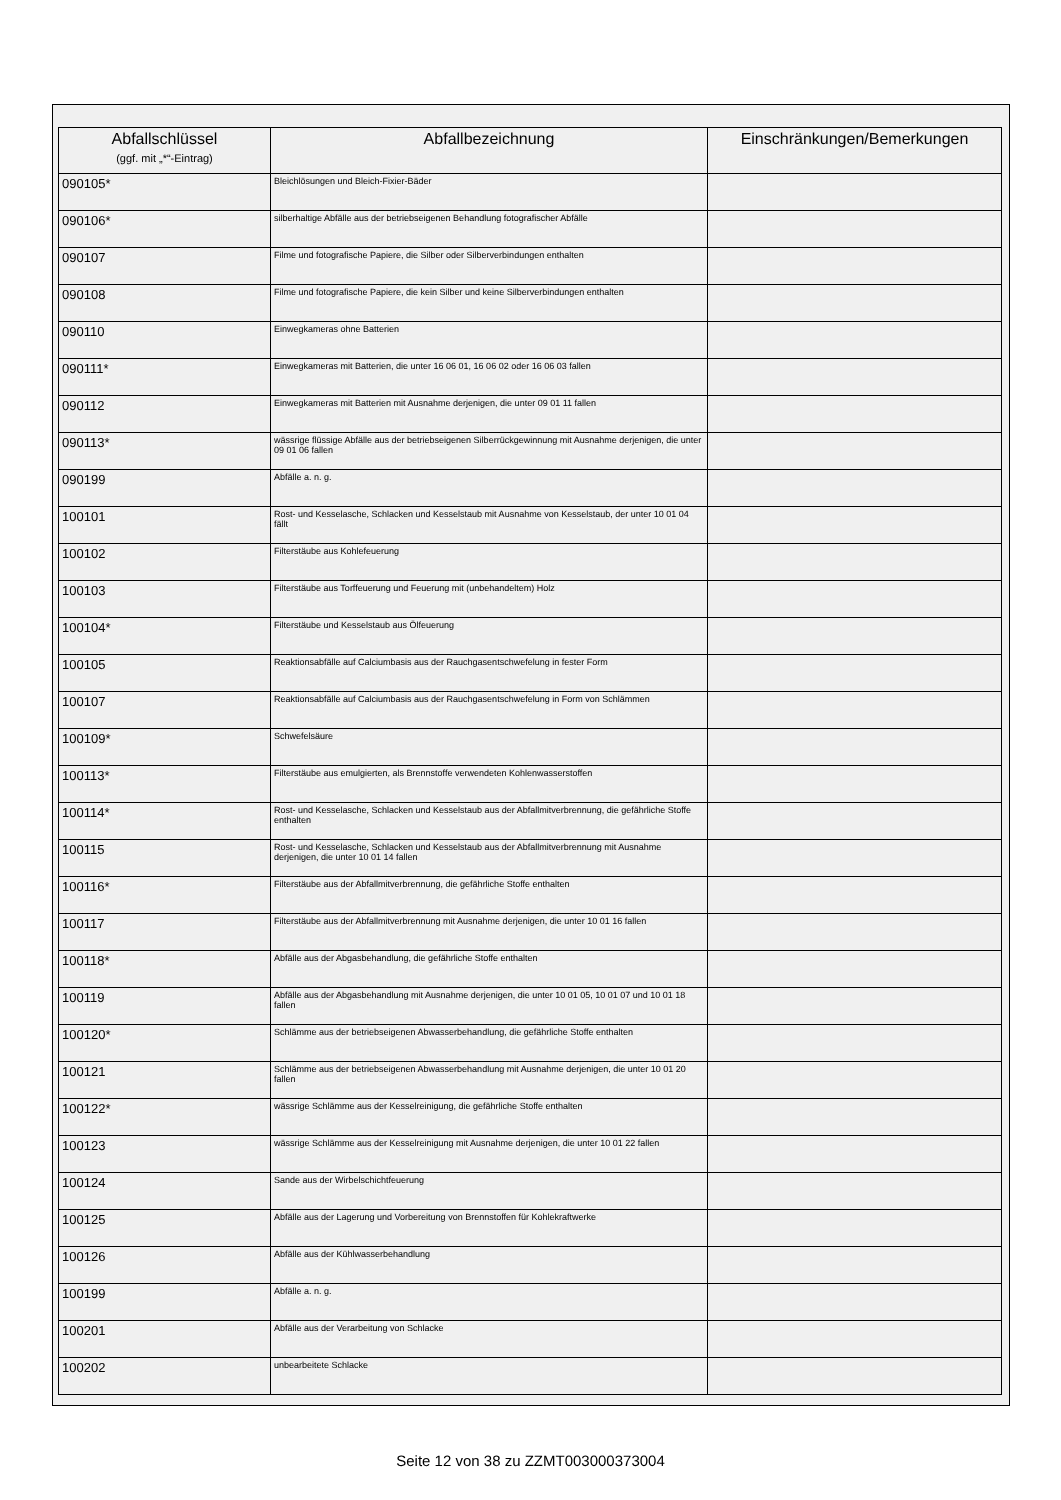| Abfallschlüssel (ggf. mit „*“-Eintrag) | Abfallbezeichnung | Einschränkungen/Bemerkungen |
| --- | --- | --- |
| 090105* | Bleichlösungen und Bleich-Fixier-Bäder | |
| 090106* | silberhaltige Abfälle aus der betriebseigenen Behandlung fotografischer Abfälle | |
| 090107 | Filme und fotografische Papiere, die Silber oder Silberverbindungen enthalten | |
| 090108 | Filme und fotografische Papiere, die kein Silber und keine Silberverbindungen enthalten | |
| 090110 | Einwegkameras ohne Batterien | |
| 090111* | Einwegkameras mit Batterien, die unter 16 06 01, 16 06 02 oder 16 06 03 fallen | |
| 090112 | Einwegkameras mit Batterien mit Ausnahme derjenigen, die unter 09 01 11 fallen | |
| 090113* | wässrige flüssige Abfälle aus der betriebseigenen Silberrückgewinnung mit Ausnahme derjenigen, die unter 09 01 06 fallen | |
| 090199 | Abfälle a. n. g. | |
| 100101 | Rost- und Kesselasche, Schlacken und Kesselstaub mit Ausnahme von Kesselstaub, der unter 10 01 04 fällt | |
| 100102 | Filterstäube aus Kohlefeuerung | |
| 100103 | Filterstäube aus Torffeuerung und Feuerung mit (unbehandeltem) Holz | |
| 100104* | Filterstäube und Kesselstaub aus Ölfeuerung | |
| 100105 | Reaktionsabfälle auf Calciumbasis aus der Rauchgasentschwefelung in fester Form | |
| 100107 | Reaktionsabfälle auf Calciumbasis aus der Rauchgasentschwefelung in Form von Schlämmen | |
| 100109* | Schwefelsäure | |
| 100113* | Filterstäube aus emulgierten, als Brennstoffe verwendeten Kohlenwasserstoffen | |
| 100114* | Rost- und Kesselasche, Schlacken und Kesselstaub aus der Abfallmitverbrennung, die gefährliche Stoffe enthalten | |
| 100115 | Rost- und Kesselasche, Schlacken und Kesselstaub aus der Abfallmitverbrennung mit Ausnahme derjenigen, die unter 10 01 14 fallen | |
| 100116* | Filterstäube aus der Abfallmitverbrennung, die gefährliche Stoffe enthalten | |
| 100117 | Filterstäube aus der Abfallmitverbrennung mit Ausnahme derjenigen, die unter 10 01 16 fallen | |
| 100118* | Abfälle aus der Abgasbehandlung, die gefährliche Stoffe enthalten | |
| 100119 | Abfälle aus der Abgasbehandlung mit Ausnahme derjenigen, die unter 10 01 05, 10 01 07 und 10 01 18 fallen | |
| 100120* | Schlämme aus der betriebseigenen Abwasserbehandlung, die gefährliche Stoffe enthalten | |
| 100121 | Schlämme aus der betriebseigenen Abwasserbehandlung mit Ausnahme derjenigen, die unter 10 01 20 fallen | |
| 100122* | wässrige Schlämme aus der Kesselreinigung, die gefährliche Stoffe enthalten | |
| 100123 | wässrige Schlämme aus der Kesselreinigung mit Ausnahme derjenigen, die unter 10 01 22 fallen | |
| 100124 | Sande aus der Wirbelschichtfeuerung | |
| 100125 | Abfälle aus der Lagerung und Vorbereitung von Brennstoffen für Kohlekraftwerke | |
| 100126 | Abfälle aus der Kühlwasserbehandlung | |
| 100199 | Abfälle a. n. g. | |
| 100201 | Abfälle aus der Verarbeitung von Schlacke | |
| 100202 | unbearbeitete Schlacke | |
Seite 12 von 38 zu ZZMT003000373004